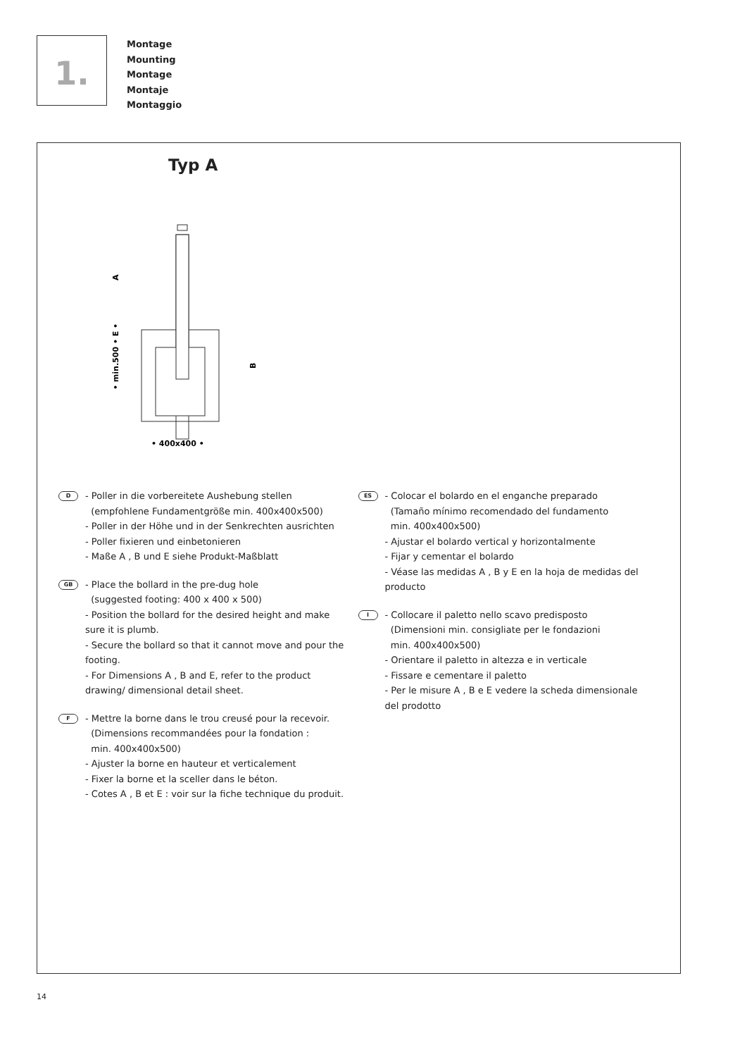1.
Montage
Mounting
Montage
Montaje
Montaggio
Typ A
• min.500 • E •
A
B
• 400x400 •
D
- Poller in die vorbereitete Aushebung stellen
(empfohlene Fundamentgröße min. 400x400x500)
- Poller in der Höhe und in der Senkrechten ausrichten
- Poller fixieren und einbetonieren
- Maße A , B und E siehe Produkt-Maßblatt
GB
- Place the bollard in the pre-dug hole
(suggested footing: 400 x 400 x 500)
- Position the bollard for the desired height and make sure it is plumb.
- Secure the bollard so that it cannot move and pour the footing.
- For Dimensions A , B and E, refer to the product drawing/ dimensional detail sheet.
F
- Mettre la borne dans le trou creusé pour la recevoir.
(Dimensions recommandées pour la fondation :
min. 400x400x500)
- Ajuster la borne en hauteur et verticalement
- Fixer la borne et la sceller dans le béton.
- Cotes A , B et E : voir sur la fiche technique du produit.
ES
- Colocar el bolardo en el enganche preparado
(Tamaño mínimo recomendado del fundamento
min. 400x400x500)
- Ajustar el bolardo vertical y horizontalmente
- Fijar y cementar el bolardo
- Véase las medidas A , B y E en la hoja de medidas del producto
I
- Collocare il paletto nello scavo predisposto
(Dimensioni min. consigliate per le fondazioni
min. 400x400x500)
- Orientare il paletto in altezza e in verticale
- Fissare e cementare il paletto
- Per le misure A , B e E vedere la scheda dimensionale del prodotto
14